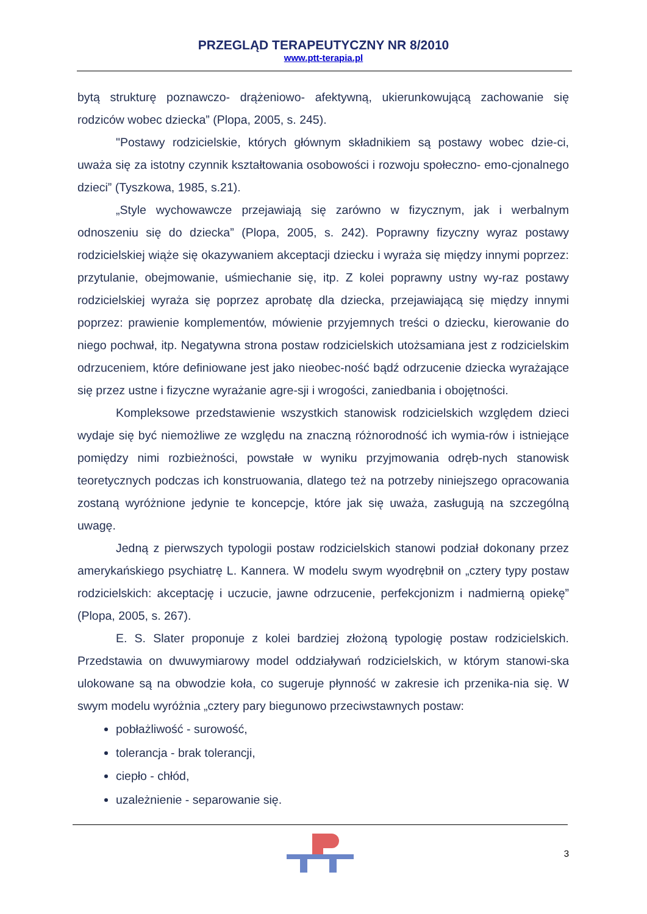PRZEGLĄD TERAPEUTYCZNY NR 8/2010
www.ptt-terapia.pl
bytą strukturę poznawczo- drążeniowo- afektywną, ukierunkowującą zachowanie się rodziców wobec dziecka” (Plopa, 2005, s. 245).
"Postawy rodzicielskie, których głównym składnikiem są postawy wobec dzie-ci, uważa się za istotny czynnik kształtowania osobowości i rozwoju społeczno- emo-cjonalnego dzieci” (Tyszkowa, 1985, s.21).
„Style wychowawcze przejawiają się zarówno w fizycznym, jak i werbalnym odnoszeniu się do dziecka” (Plopa, 2005, s. 242). Poprawny fizyczny wyraz postawy rodzicielskiej wiąże się okazywaniem akceptacji dziecku i wyraża się między innymi poprzez: przytulanie, obejmowanie, uśmiechanie się, itp. Z kolei poprawny ustny wy-raz postawy rodzicielskiej wyraża się poprzez aprobatę dla dziecka, przejawiającą się między innymi poprzez: prawienie komplementów, mówienie przyjemnych treści o dziecku, kierowanie do niego pochwał, itp. Negatywna strona postaw rodzicielskich utożsamiana jest z rodzicielskim odrzuceniem, które definiowane jest jako nieobec-ność bądź odrzucenie dziecka wyrażające się przez ustne i fizyczne wyrażanie agre-sji i wrogości, zaniedbania i obojętności.
Kompleksowe przedstawienie wszystkich stanowisk rodzicielskich względem dzieci wydaje się być niemożliwe ze względu na znaczną różnorodność ich wymia-rów i istniejące pomiędzy nimi rozbieżności, powstałe w wyniku przyjmowania odręb-nych stanowisk teoretycznych podczas ich konstruowania, dlatego też na potrzeby niniejszego opracowania zostaną wyróżnione jedynie te koncepcje, które jak się uważa, zasługują na szczególną uwagę.
Jedną z pierwszych typologii postaw rodzicielskich stanowi podział dokonany przez amerykańskiego psychiatrę L. Kannera. W modelu swym wyodrębnił on „cztery typy postaw rodzicielskich: akceptację i uczucie, jawne odrzucenie, perfekcjonizm i nadmierną opiekę” (Plopa, 2005, s. 267).
E. S. Slater proponuje z kolei bardziej złożoną typologię postaw rodzicielskich. Przedstawia on dwuwymiarowy model oddziaływań rodzicielskich, w którym stanowi-ska ulokowane są na obwodzie koła, co sugeruje płynność w zakresie ich przenika-nia się. W swym modelu wyróżnia „cztery pary biegunowo przeciwstawnych postaw:
pobłażliwość - surowość,
tolerancja - brak tolerancji,
ciepło - chłód,
uzależnienie - separowanie się.
3